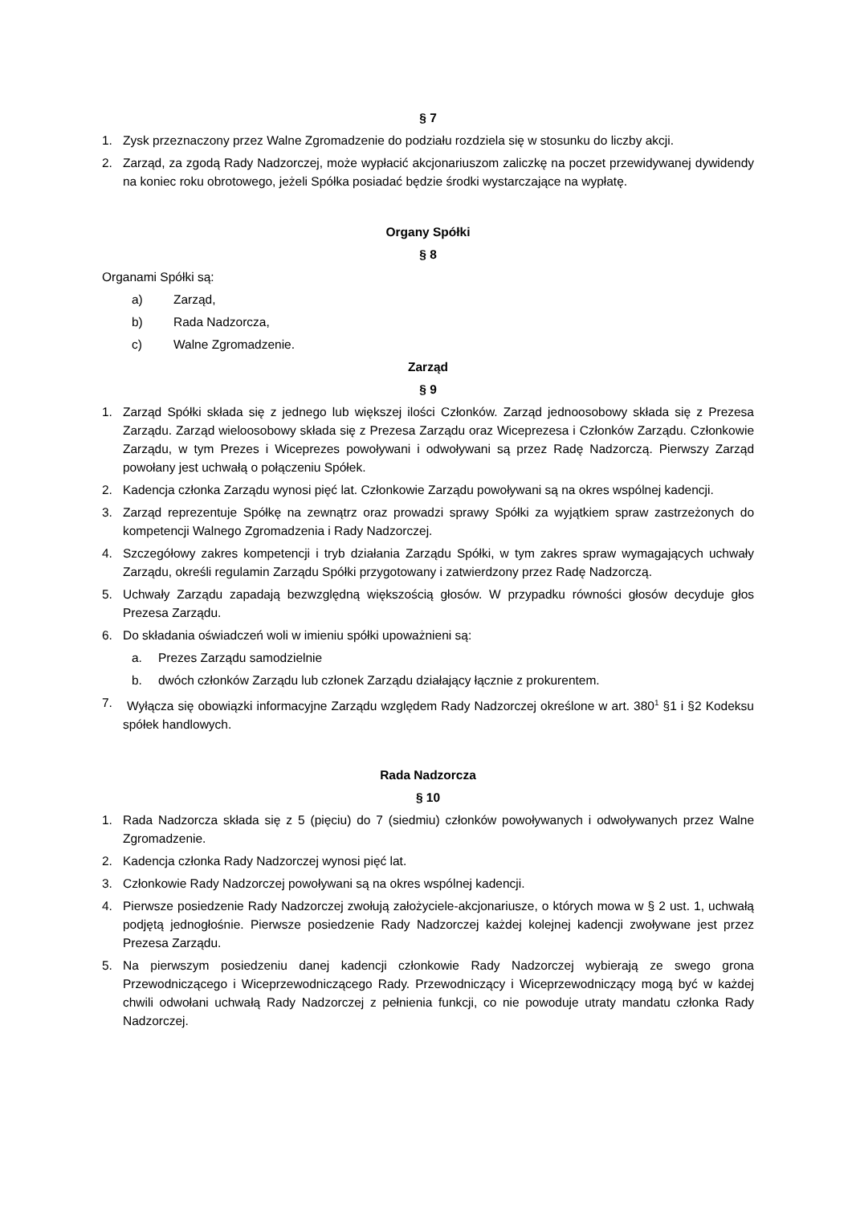§ 7
1. Zysk przeznaczony przez Walne Zgromadzenie do podziału rozdziela się w stosunku do liczby akcji.
2. Zarząd, za zgodą Rady Nadzorczej, może wypłacić akcjonariuszom zaliczkę na poczet przewidywanej dywidendy na koniec roku obrotowego, jeżeli Spółka posiadać będzie środki wystarczające na wypłatę.
Organy Spółki
§ 8
Organami Spółki są:
a) Zarząd,
b) Rada Nadzorcza,
c) Walne Zgromadzenie.
Zarząd
§ 9
1. Zarząd Spółki składa się z jednego lub większej ilości Członków. Zarząd jednoosobowy składa się z Prezesa Zarządu. Zarząd wieloosobowy składa się z Prezesa Zarządu oraz Wiceprezesa i Członków Zarządu. Członkowie Zarządu, w tym Prezes i Wiceprezes powoływani i odwoływani są przez Radę Nadzorczą. Pierwszy Zarząd powołany jest uchwałą o połączeniu Spółek.
2. Kadencja członka Zarządu wynosi pięć lat. Członkowie Zarządu powoływani są na okres wspólnej kadencji.
3. Zarząd reprezentuje Spółkę na zewnątrz oraz prowadzi sprawy Spółki za wyjątkiem spraw zastrzeżonych do kompetencji Walnego Zgromadzenia i Rady Nadzorczej.
4. Szczegółowy zakres kompetencji i tryb działania Zarządu Spółki, w tym zakres spraw wymagających uchwały Zarządu, określi regulamin Zarządu Spółki przygotowany i zatwierdzony przez Radę Nadzorczą.
5. Uchwały Zarządu zapadają bezwzględną większością głosów. W przypadku równości głosów decyduje głos Prezesa Zarządu.
6. Do składania oświadczeń woli w imieniu spółki upoważnieni są:
a. Prezes Zarządu samodzielnie
b. dwóch członków Zarządu lub członek Zarządu działający łącznie z prokurentem.
7. Wyłącza się obowiązki informacyjne Zarządu względem Rady Nadzorczej określone w art. 380<sup>1</sup> §1 i §2 Kodeksu spółek handlowych.
Rada Nadzorcza
§ 10
1. Rada Nadzorcza składa się z 5 (pięciu) do 7 (siedmiu) członków powoływanych i odwoływanych przez Walne Zgromadzenie.
2. Kadencja członka Rady Nadzorczej wynosi pięć lat.
3. Członkowie Rady Nadzorczej powoływani są na okres wspólnej kadencji.
4. Pierwsze posiedzenie Rady Nadzorczej zwołują założyciele-akcjonariusze, o których mowa w § 2 ust. 1, uchwałą podjętą jednogłośnie. Pierwsze posiedzenie Rady Nadzorczej każdej kolejnej kadencji zwoływane jest przez Prezesa Zarządu.
5. Na pierwszym posiedzeniu danej kadencji członkowie Rady Nadzorczej wybierają ze swego grona Przewodniczącego i Wiceprzewodniczącego Rady. Przewodniczący i Wiceprzewodniczący mogą być w każdej chwili odwołani uchwałą Rady Nadzorczej z pełnienia funkcji, co nie powoduje utraty mandatu członka Rady Nadzorczej.